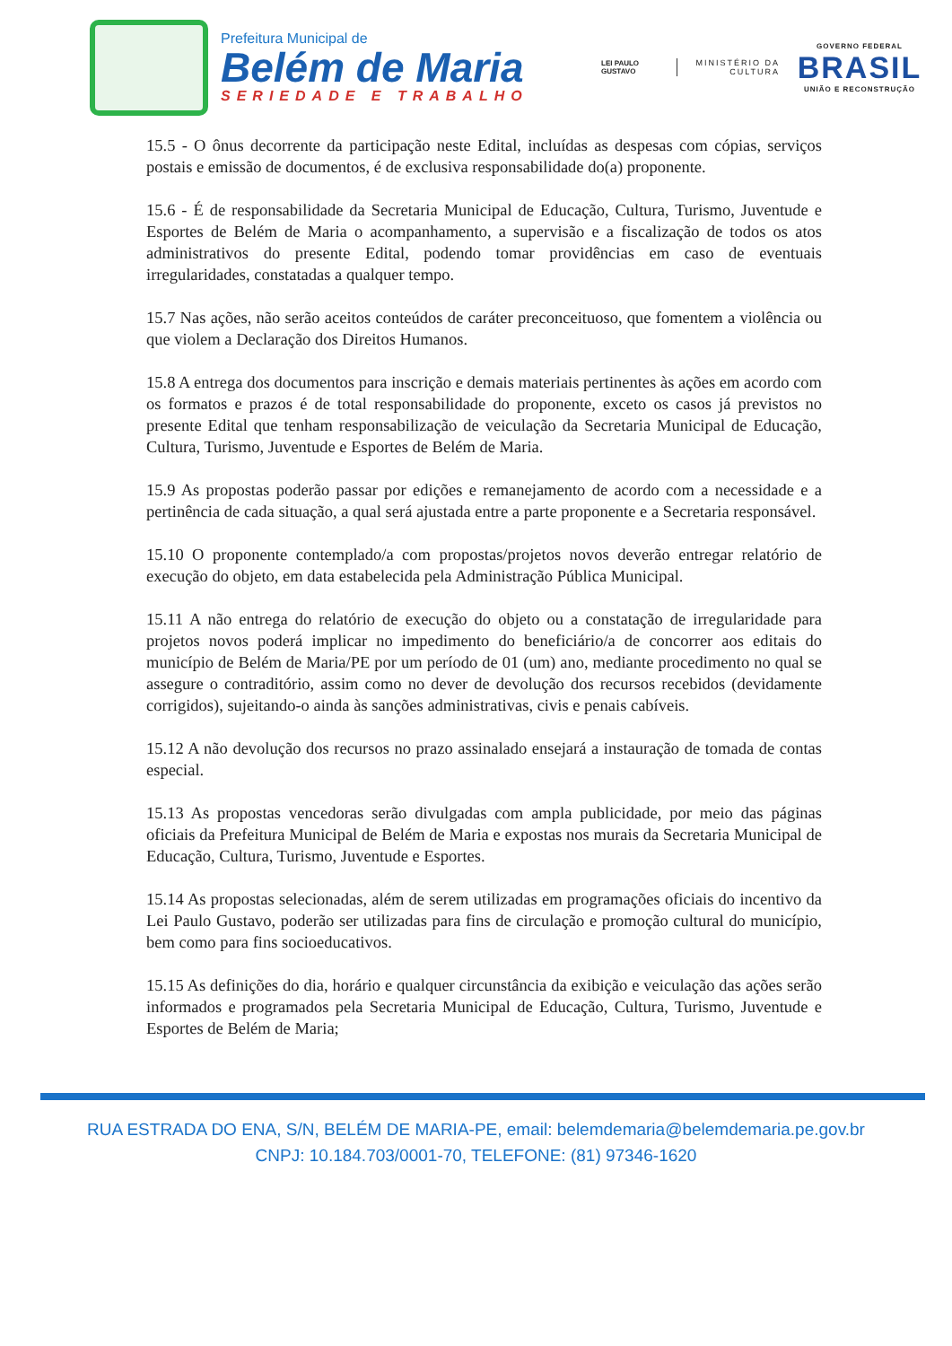Prefeitura Municipal de
Belém de Maria
SERIEDADE E TRABALHO
LEI PAULO GUSTAVO
MINISTÉRIO DA CULTURA
GOVERNO FEDERAL
BRASIL
UNIÃO E RECONSTRUÇÃO
15.5 - O ônus decorrente da participação neste Edital, incluídas as despesas com cópias, serviços postais e emissão de documentos, é de exclusiva responsabilidade do(a) proponente.
15.6 - É de responsabilidade da Secretaria Municipal de Educação, Cultura, Turismo, Juventude e Esportes de Belém de Maria o acompanhamento, a supervisão e a fiscalização de todos os atos administrativos do presente Edital, podendo tomar providências em caso de eventuais irregularidades, constatadas a qualquer tempo.
15.7 Nas ações, não serão aceitos conteúdos de caráter preconceituoso, que fomentem a violência ou que violem a Declaração dos Direitos Humanos.
15.8 A entrega dos documentos para inscrição e demais materiais pertinentes às ações em acordo com os formatos e prazos é de total responsabilidade do proponente, exceto os casos já previstos no presente Edital que tenham responsabilização de veiculação da Secretaria Municipal de Educação, Cultura, Turismo, Juventude e Esportes de Belém de Maria.
15.9 As propostas poderão passar por edições e remanejamento de acordo com a necessidade e a pertinência de cada situação, a qual será ajustada entre a parte proponente e a Secretaria responsável.
15.10 O proponente contemplado/a com propostas/projetos novos deverão entregar relatório de execução do objeto, em data estabelecida pela Administração Pública Municipal.
15.11 A não entrega do relatório de execução do objeto ou a constatação de irregularidade para projetos novos poderá implicar no impedimento do beneficiário/a de concorrer aos editais do município de Belém de Maria/PE por um período de 01 (um) ano, mediante procedimento no qual se assegure o contraditório, assim como no dever de devolução dos recursos recebidos (devidamente corrigidos), sujeitando-o ainda às sanções administrativas, civis e penais cabíveis.
15.12 A não devolução dos recursos no prazo assinalado ensejará a instauração de tomada de contas especial.
15.13 As propostas vencedoras serão divulgadas com ampla publicidade, por meio das páginas oficiais da Prefeitura Municipal de Belém de Maria e expostas nos murais da Secretaria Municipal de Educação, Cultura, Turismo, Juventude e Esportes.
15.14 As propostas selecionadas, além de serem utilizadas em programações oficiais do incentivo da Lei Paulo Gustavo, poderão ser utilizadas para fins de circulação e promoção cultural do município, bem como para fins socioeducativos.
15.15 As definições do dia, horário e qualquer circunstância da exibição e veiculação das ações serão informados e programados pela Secretaria Municipal de Educação, Cultura, Turismo, Juventude e Esportes de Belém de Maria;
RUA ESTRADA DO ENA, S/N, BELÉM DE MARIA-PE, email: belemdemaria@belemdemaria.pe.gov.br
CNPJ: 10.184.703/0001-70, TELEFONE: (81) 97346-1620